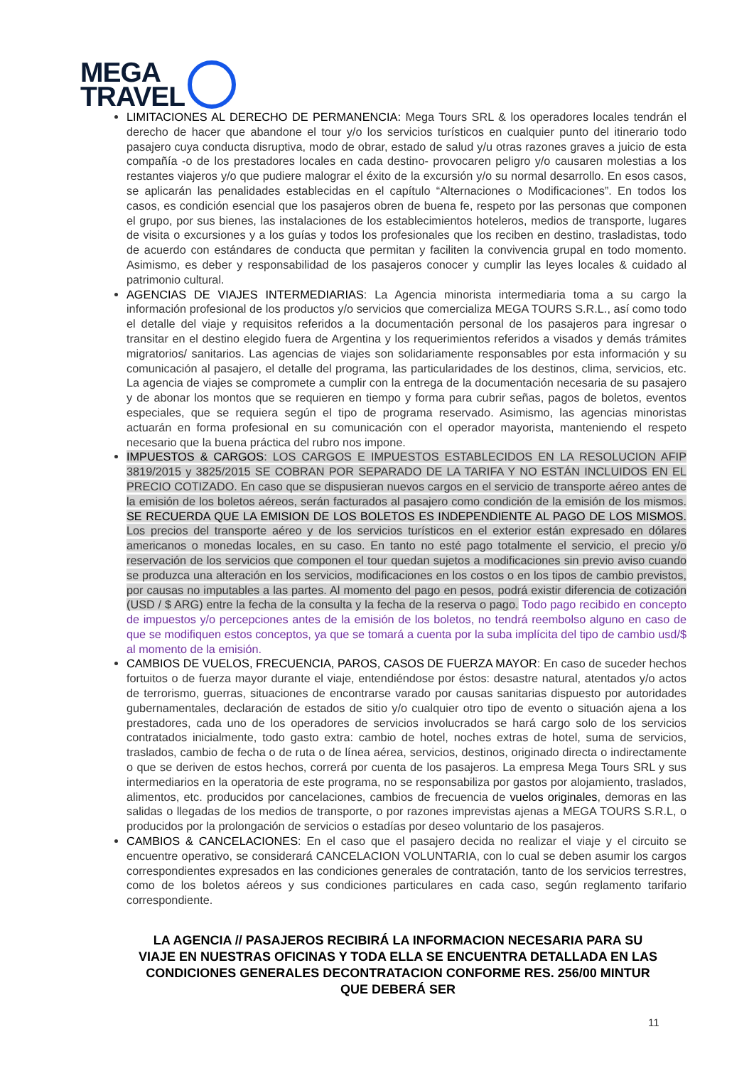MEGA
TRAVEL
LIMITACIONES AL DERECHO DE PERMANENCIA: Mega Tours SRL & los operadores locales tendrán el derecho de hacer que abandone el tour y/o los servicios turísticos en cualquier punto del itinerario todo pasajero cuya conducta disruptiva, modo de obrar, estado de salud y/u otras razones graves a juicio de esta compañía -o de los prestadores locales en cada destino- provocaren peligro y/o causaren molestias a los restantes viajeros y/o que pudiere malograr el éxito de la excursión y/o su normal desarrollo. En esos casos, se aplicarán las penalidades establecidas en el capítulo “Alternaciones o Modificaciones”. En todos los casos, es condición esencial que los pasajeros obren de buena fe, respeto por las personas que componen el grupo, por sus bienes, las instalaciones de los establecimientos hoteleros, medios de transporte, lugares de visita o excursiones y a los guías y todos los profesionales que los reciben en destino, trasladistas, todo de acuerdo con estándares de conducta que permitan y faciliten la convivencia grupal en todo momento. Asimismo, es deber y responsabilidad de los pasajeros conocer y cumplir las leyes locales & cuidado al patrimonio cultural.
AGENCIAS DE VIAJES INTERMEDIARIAS: La Agencia minorista intermediaria toma a su cargo la información profesional de los productos y/o servicios que comercializa MEGA TOURS S.R.L., así como todo el detalle del viaje y requisitos referidos a la documentación personal de los pasajeros para ingresar o transitar en el destino elegido fuera de Argentina y los requerimientos referidos a visados y demás trámites migratorios/ sanitarios. Las agencias de viajes son solidariamente responsables por esta información y su comunicación al pasajero, el detalle del programa, las particularidades de los destinos, clima, servicios, etc. La agencia de viajes se compromete a cumplir con la entrega de la documentación necesaria de su pasajero y de abonar los montos que se requieren en tiempo y forma para cubrir señas, pagos de boletos, eventos especiales, que se requiera según el tipo de programa reservado. Asimismo, las agencias minoristas actuarán en forma profesional en su comunicación con el operador mayorista, manteniendo el respeto necesario que la buena práctica del rubro nos impone.
IMPUESTOS & CARGOS: LOS CARGOS E IMPUESTOS ESTABLECIDOS EN LA RESOLUCION AFIP 3819/2015 y 3825/2015 SE COBRAN POR SEPARADO DE LA TARIFA Y NO ESTÁN INCLUIDOS EN EL PRECIO COTIZADO. En caso que se dispusieran nuevos cargos en el servicio de transporte aéreo antes de la emisión de los boletos aéreos, serán facturados al pasajero como condición de la emisión de los mismos. SE RECUERDA QUE LA EMISION DE LOS BOLETOS ES INDEPENDIENTE AL PAGO DE LOS MISMOS. Los precios del transporte aéreo y de los servicios turísticos en el exterior están expresado en dólares americanos o monedas locales, en su caso. En tanto no esté pago totalmente el servicio, el precio y/o reservación de los servicios que componen el tour quedan sujetos a modificaciones sin previo aviso cuando se produzca una alteración en los servicios, modificaciones en los costos o en los tipos de cambio previstos, por causas no imputables a las partes. Al momento del pago en pesos, podrá existir diferencia de cotización (USD / $ ARG) entre la fecha de la consulta y la fecha de la reserva o pago. Todo pago recibido en concepto de impuestos y/o percepciones antes de la emisión de los boletos, no tendrá reembolso alguno en caso de que se modifiquen estos conceptos, ya que se tomará a cuenta por la suba implícita del tipo de cambio usd/$ al momento de la emisión.
CAMBIOS DE VUELOS, FRECUENCIA, PAROS, CASOS DE FUERZA MAYOR: En caso de suceder hechos fortuitos o de fuerza mayor durante el viaje, entendiéndose por éstos: desastre natural, atentados y/o actos de terrorismo, guerras, situaciones de encontrarse varado por causas sanitarias dispuesto por autoridades gubernamentales, declaración de estados de sitio y/o cualquier otro tipo de evento o situación ajena a los prestadores, cada uno de los operadores de servicios involucrados se hará cargo solo de los servicios contratados inicialmente, todo gasto extra: cambio de hotel, noches extras de hotel, suma de servicios, traslados, cambio de fecha o de ruta o de línea aérea, servicios, destinos, originado directa o indirectamente o que se deriven de estos hechos, correrá por cuenta de los pasajeros. La empresa Mega Tours SRL y sus intermediarios en la operatoria de este programa, no se responsabiliza por gastos por alojamiento, traslados, alimentos, etc. producidos por cancelaciones, cambios de frecuencia de vuelos originales, demoras en las salidas o llegadas de los medios de transporte, o por razones imprevistas ajenas a MEGA TOURS S.R.L, o producidos por la prolongación de servicios o estadías por deseo voluntario de los pasajeros.
CAMBIOS & CANCELACIONES: En el caso que el pasajero decida no realizar el viaje y el circuito se encuentre operativo, se considerará CANCELACION VOLUNTARIA, con lo cual se deben asumir los cargos correspondientes expresados en las condiciones generales de contratación, tanto de los servicios terrestres, como de los boletos aéreos y sus condiciones particulares en cada caso, según reglamento tarifario correspondiente.
LA AGENCIA // PASAJEROS RECIBIRÁ LA INFORMACION NECESARIA PARA SU VIAJE EN NUESTRAS OFICINAS Y TODA ELLA SE ENCUENTRA DETALLADA EN LAS CONDICIONES GENERALES DECONTRATACION CONFORME RES. 256/00 MINTUR QUE DEBERÁ SER
11